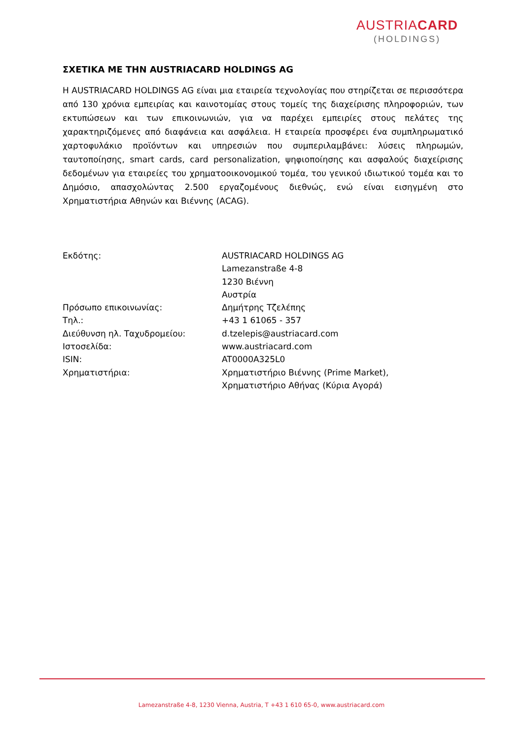AUSTRIACARD
(HOLDINGS)
ΣΧΕΤΙΚΑ ΜΕ ΤΗΝ AUSTRIACARD HOLDINGS AG
Η AUSTRIACARD HOLDINGS AG είναι μια εταιρεία τεχνολογίας που στηρίζεται σε περισσότερα από 130 χρόνια εμπειρίας και καινοτομίας στους τομείς της διαχείρισης πληροφοριών, των εκτυπώσεων και των επικοινωνιών, για να παρέχει εμπειρίες στους πελάτες της χαρακτηριζόμενες από διαφάνεια και ασφάλεια. Η εταιρεία προσφέρει ένα συμπληρωματικό χαρτοφυλάκιο προϊόντων και υπηρεσιών που συμπεριλαμβάνει: λύσεις πληρωμών, ταυτοποίησης, smart cards, card personalization, ψηφιοποίησης και ασφαλούς διαχείρισης δεδομένων για εταιρείες του χρηματοοικονομικού τομέα, του γενικού ιδιωτικού τομέα και το Δημόσιο, απασχολώντας 2.500 εργαζομένους διεθνώς, ενώ είναι εισηγμένη στο Χρηματιστήρια Αθηνών και Βιέννης (ACAG).
| Εκδότης: | AUSTRIACARD HOLDINGS AG Lamezanstraße 4-8 1230 Βιέννη Αυστρία |
| Πρόσωπο επικοινωνίας: | Δημήτρης Τζελέπης |
| Τηλ.: | +43 1 61065 - 357 |
| Διεύθυνση ηλ. Ταχυδρομείου: | d.tzelepis@austriacard.com |
| Ιστοσελίδα: | www.austriacard.com |
| ISIN: | AT0000A325L0 |
| Χρηματιστήρια: | Χρηματιστήριο Βιέννης (Prime Market), Χρηματιστήριο Αθήνας (Κύρια Αγορά) |
Lamezanstraße 4-8, 1230 Vienna, Austria, T +43 1 610 65-0, www.austriacard.com